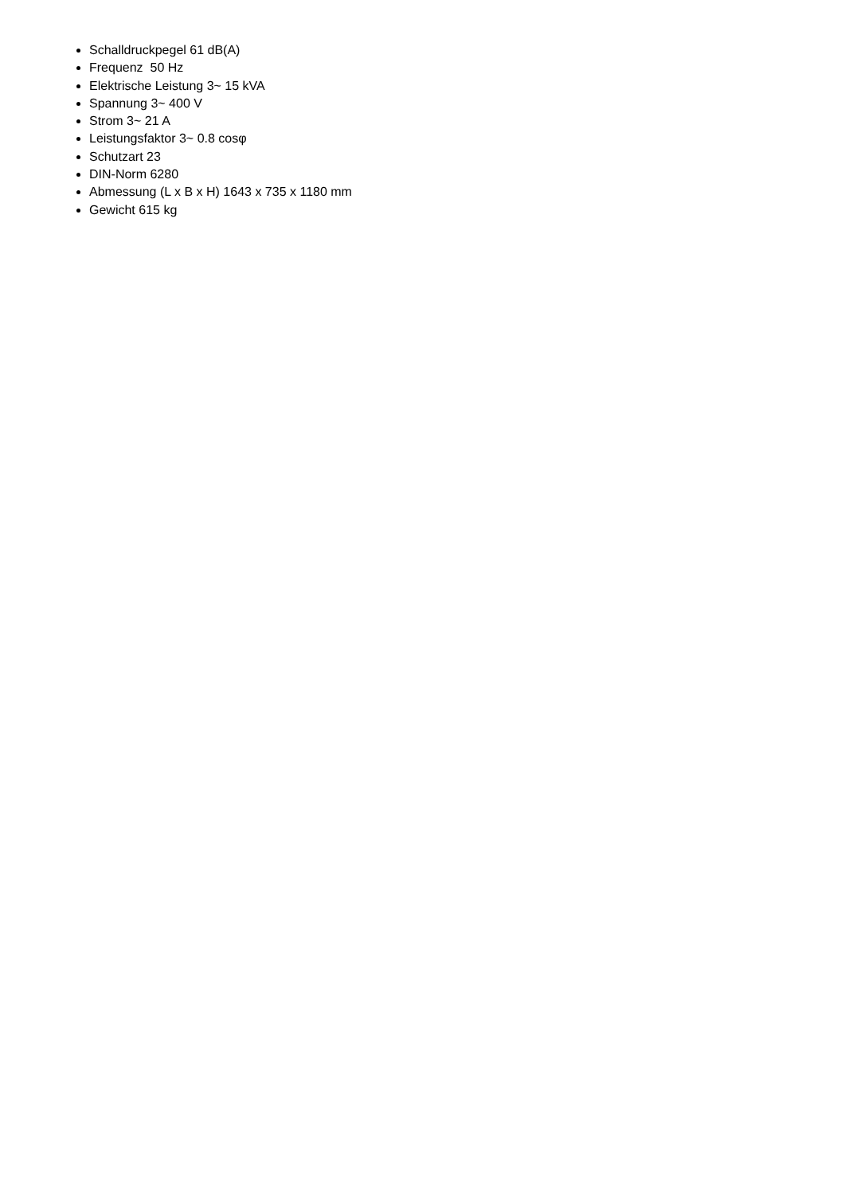Schalldruckpegel 61 dB(A)
Frequenz 50 Hz
Elektrische Leistung 3~ 15 kVA
Spannung 3~ 400 V
Strom 3~ 21 A
Leistungsfaktor 3~ 0.8 cosφ
Schutzart 23
DIN-Norm 6280
Abmessung (L x B x H) 1643 x 735 x 1180 mm
Gewicht 615 kg